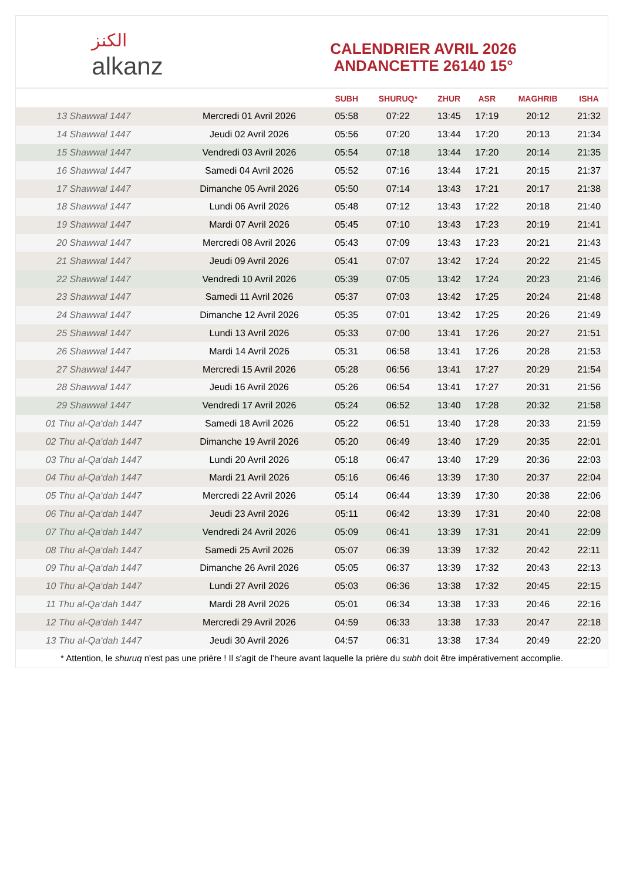الكنز
alkanz
CALENDRIER AVRIL 2026
ANDANCETTE 26140 15°
| | | SUBH | SHURUQ* | ZHUR | ASR | MAGHRIB | ISHA |
| --- | --- | --- | --- | --- | --- | --- | --- |
| 13 Shawwal 1447 | Mercredi 01 Avril 2026 | 05:58 | 07:22 | 13:45 | 17:19 | 20:12 | 21:32 |
| 14 Shawwal 1447 | Jeudi 02 Avril 2026 | 05:56 | 07:20 | 13:44 | 17:20 | 20:13 | 21:34 |
| 15 Shawwal 1447 | Vendredi 03 Avril 2026 | 05:54 | 07:18 | 13:44 | 17:20 | 20:14 | 21:35 |
| 16 Shawwal 1447 | Samedi 04 Avril 2026 | 05:52 | 07:16 | 13:44 | 17:21 | 20:15 | 21:37 |
| 17 Shawwal 1447 | Dimanche 05 Avril 2026 | 05:50 | 07:14 | 13:43 | 17:21 | 20:17 | 21:38 |
| 18 Shawwal 1447 | Lundi 06 Avril 2026 | 05:48 | 07:12 | 13:43 | 17:22 | 20:18 | 21:40 |
| 19 Shawwal 1447 | Mardi 07 Avril 2026 | 05:45 | 07:10 | 13:43 | 17:23 | 20:19 | 21:41 |
| 20 Shawwal 1447 | Mercredi 08 Avril 2026 | 05:43 | 07:09 | 13:43 | 17:23 | 20:21 | 21:43 |
| 21 Shawwal 1447 | Jeudi 09 Avril 2026 | 05:41 | 07:07 | 13:42 | 17:24 | 20:22 | 21:45 |
| 22 Shawwal 1447 | Vendredi 10 Avril 2026 | 05:39 | 07:05 | 13:42 | 17:24 | 20:23 | 21:46 |
| 23 Shawwal 1447 | Samedi 11 Avril 2026 | 05:37 | 07:03 | 13:42 | 17:25 | 20:24 | 21:48 |
| 24 Shawwal 1447 | Dimanche 12 Avril 2026 | 05:35 | 07:01 | 13:42 | 17:25 | 20:26 | 21:49 |
| 25 Shawwal 1447 | Lundi 13 Avril 2026 | 05:33 | 07:00 | 13:41 | 17:26 | 20:27 | 21:51 |
| 26 Shawwal 1447 | Mardi 14 Avril 2026 | 05:31 | 06:58 | 13:41 | 17:26 | 20:28 | 21:53 |
| 27 Shawwal 1447 | Mercredi 15 Avril 2026 | 05:28 | 06:56 | 13:41 | 17:27 | 20:29 | 21:54 |
| 28 Shawwal 1447 | Jeudi 16 Avril 2026 | 05:26 | 06:54 | 13:41 | 17:27 | 20:31 | 21:56 |
| 29 Shawwal 1447 | Vendredi 17 Avril 2026 | 05:24 | 06:52 | 13:40 | 17:28 | 20:32 | 21:58 |
| 01 Thu al-Qa‘dah 1447 | Samedi 18 Avril 2026 | 05:22 | 06:51 | 13:40 | 17:28 | 20:33 | 21:59 |
| 02 Thu al-Qa‘dah 1447 | Dimanche 19 Avril 2026 | 05:20 | 06:49 | 13:40 | 17:29 | 20:35 | 22:01 |
| 03 Thu al-Qa‘dah 1447 | Lundi 20 Avril 2026 | 05:18 | 06:47 | 13:40 | 17:29 | 20:36 | 22:03 |
| 04 Thu al-Qa‘dah 1447 | Mardi 21 Avril 2026 | 05:16 | 06:46 | 13:39 | 17:30 | 20:37 | 22:04 |
| 05 Thu al-Qa‘dah 1447 | Mercredi 22 Avril 2026 | 05:14 | 06:44 | 13:39 | 17:30 | 20:38 | 22:06 |
| 06 Thu al-Qa‘dah 1447 | Jeudi 23 Avril 2026 | 05:11 | 06:42 | 13:39 | 17:31 | 20:40 | 22:08 |
| 07 Thu al-Qa‘dah 1447 | Vendredi 24 Avril 2026 | 05:09 | 06:41 | 13:39 | 17:31 | 20:41 | 22:09 |
| 08 Thu al-Qa‘dah 1447 | Samedi 25 Avril 2026 | 05:07 | 06:39 | 13:39 | 17:32 | 20:42 | 22:11 |
| 09 Thu al-Qa‘dah 1447 | Dimanche 26 Avril 2026 | 05:05 | 06:37 | 13:39 | 17:32 | 20:43 | 22:13 |
| 10 Thu al-Qa‘dah 1447 | Lundi 27 Avril 2026 | 05:03 | 06:36 | 13:38 | 17:32 | 20:45 | 22:15 |
| 11 Thu al-Qa‘dah 1447 | Mardi 28 Avril 2026 | 05:01 | 06:34 | 13:38 | 17:33 | 20:46 | 22:16 |
| 12 Thu al-Qa‘dah 1447 | Mercredi 29 Avril 2026 | 04:59 | 06:33 | 13:38 | 17:33 | 20:47 | 22:18 |
| 13 Thu al-Qa‘dah 1447 | Jeudi 30 Avril 2026 | 04:57 | 06:31 | 13:38 | 17:34 | 20:49 | 22:20 |
* Attention, le shuruq n'est pas une prière ! Il s'agit de l'heure avant laquelle la prière du subh doit être impérativement accomplie.